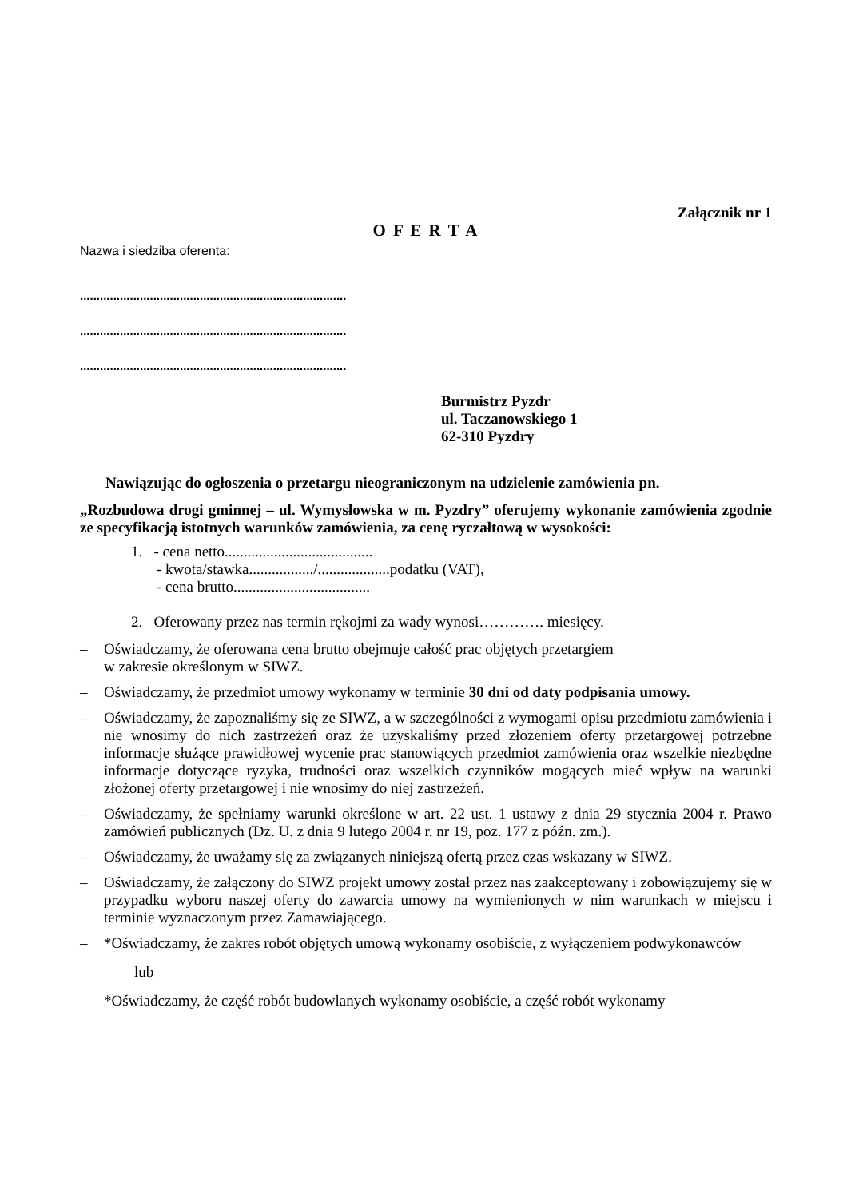Załącznik nr 1
O F E R T A
Nazwa i siedziba oferenta:
................................................................................
................................................................................
................................................................................
Burmistrz Pyzdr
ul. Taczanowskiego 1
62-310 Pyzdry
Nawiązując do ogłoszenia o przetargu nieograniczonym na udzielenie zamówienia pn.
„Rozbudowa drogi gminnej – ul. Wymysłowska w m. Pyzdry” oferujemy wykonanie zamówienia zgodnie ze specyfikacją istotnych warunków zamówienia, za cenę ryczałtową w wysokości:
1. - cena netto.......................................
- kwota/stawka................./...................podatku (VAT),
- cena brutto....................................
2. Oferowany przez nas termin rękojmi za wady wynosi…………. miesięcy.
– Oświadczamy, że oferowana cena brutto obejmuje całość prac objętych przetargiem
w zakresie określonym w SIWZ.
– Oświadczamy, że przedmiot umowy wykonamy w terminie 30 dni od daty podpisania umowy.
– Oświadczamy, że zapoznaliśmy się ze SIWZ, a w szczególności z wymogami opisu przedmiotu zamówienia i nie wnosimy do nich zastrzeżeń oraz że uzyskaliśmy przed złożeniem oferty przetargowej potrzebne informacje służące prawidłowej wycenie prac stanowiących przedmiot zamówienia oraz wszelkie niezbędne informacje dotyczące ryzyka, trudności oraz wszelkich czynników mogących mieć wpływ na warunki złożonej oferty przetargowej i nie wnosimy do niej zastrzeżeń.
– Oświadczamy, że spełniamy warunki określone w art. 22 ust. 1 ustawy z dnia 29 stycznia 2004 r. Prawo zamówień publicznych (Dz. U. z dnia 9 lutego 2004 r. nr 19, poz. 177 z późn. zm.).
– Oświadczamy, że uważamy się za związanych niniejszą ofertą przez czas wskazany w SIWZ.
– Oświadczamy, że załączony do SIWZ projekt umowy został przez nas zaakceptowany i zobowiązujemy się w przypadku wyboru naszej oferty do zawarcia umowy na wymienionych w nim warunkach w miejscu i terminie wyznaczonym przez Zamawiającego.
– *Oświadczamy, że zakres robót objętych umową wykonamy osobiście, z wyłączeniem podwykonawców
lub
*Oświadczamy, że część robót budowlanych wykonamy osobiście, a część robót wykonamy